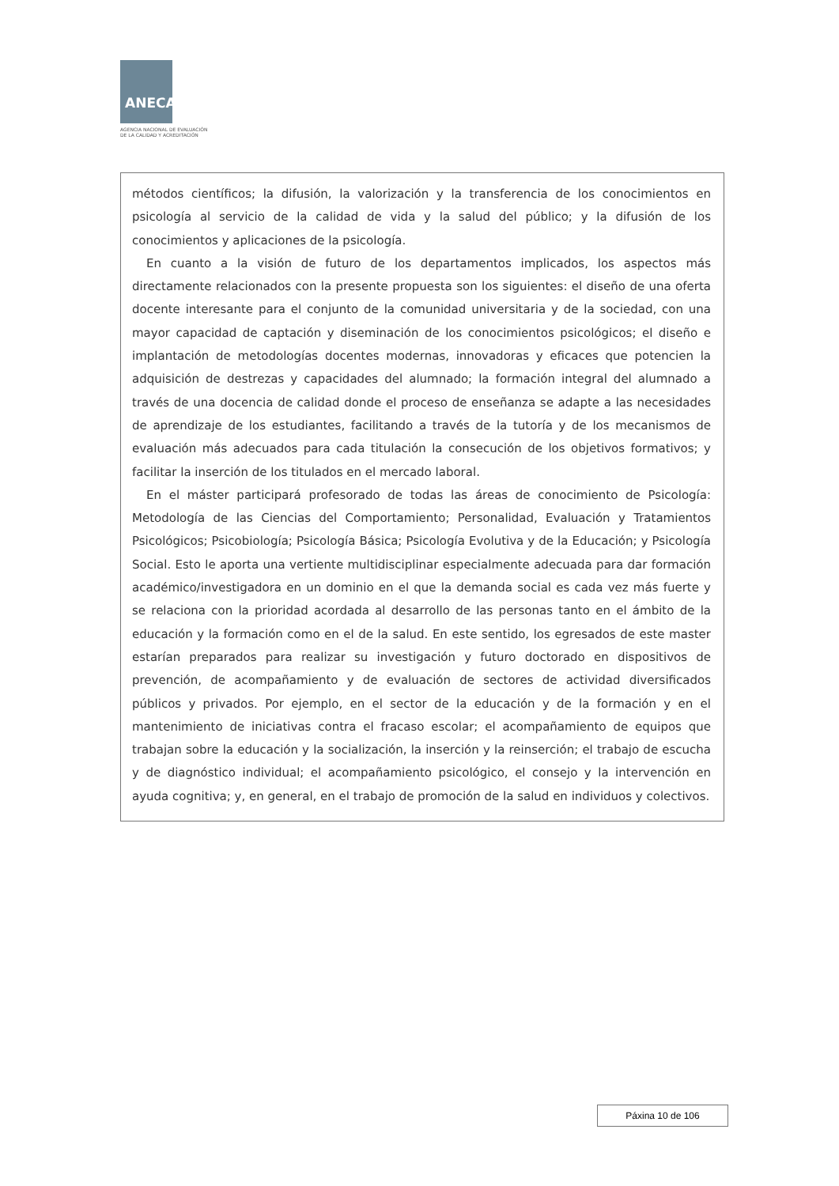ANECA
AGENCIA NACIONAL DE EVALUACIÓN
DE LA CALIDAD Y ACREDITACIÓN
métodos científicos; la difusión, la valorización y la transferencia de los conocimientos en psicología al servicio de la calidad de vida y la salud del público; y la difusión de los conocimientos y aplicaciones de la psicología.
En cuanto a la visión de futuro de los departamentos implicados, los aspectos más directamente relacionados con la presente propuesta son los siguientes: el diseño de una oferta docente interesante para el conjunto de la comunidad universitaria y de la sociedad, con una mayor capacidad de captación y diseminación de los conocimientos psicológicos; el diseño e implantación de metodologías docentes modernas, innovadoras y eficaces que potencien la adquisición de destrezas y capacidades del alumnado; la formación integral del alumnado a través de una docencia de calidad donde el proceso de enseñanza se adapte a las necesidades de aprendizaje de los estudiantes, facilitando a través de la tutoría y de los mecanismos de evaluación más adecuados para cada titulación la consecución de los objetivos formativos; y facilitar la inserción de los titulados en el mercado laboral.
En el máster participará profesorado de todas las áreas de conocimiento de Psicología: Metodología de las Ciencias del Comportamiento; Personalidad, Evaluación y Tratamientos Psicológicos; Psicobiología; Psicología Básica; Psicología Evolutiva y de la Educación; y Psicología Social. Esto le aporta una vertiente multidisciplinar especialmente adecuada para dar formación académico/investigadora en un dominio en el que la demanda social es cada vez más fuerte y se relaciona con la prioridad acordada al desarrollo de las personas tanto en el ámbito de la educación y la formación como en el de la salud. En este sentido, los egresados de este master estarían preparados para realizar su investigación y futuro doctorado en dispositivos de prevención, de acompañamiento y de evaluación de sectores de actividad diversificados públicos y privados. Por ejemplo, en el sector de la educación y de la formación y en el mantenimiento de iniciativas contra el fracaso escolar; el acompañamiento de equipos que trabajan sobre la educación y la socialización, la inserción y la reinserción; el trabajo de escucha y de diagnóstico individual; el acompañamiento psicológico, el consejo y la intervención en ayuda cognitiva; y, en general, en el trabajo de promoción de la salud en individuos y colectivos.
Páxina 10 de 106